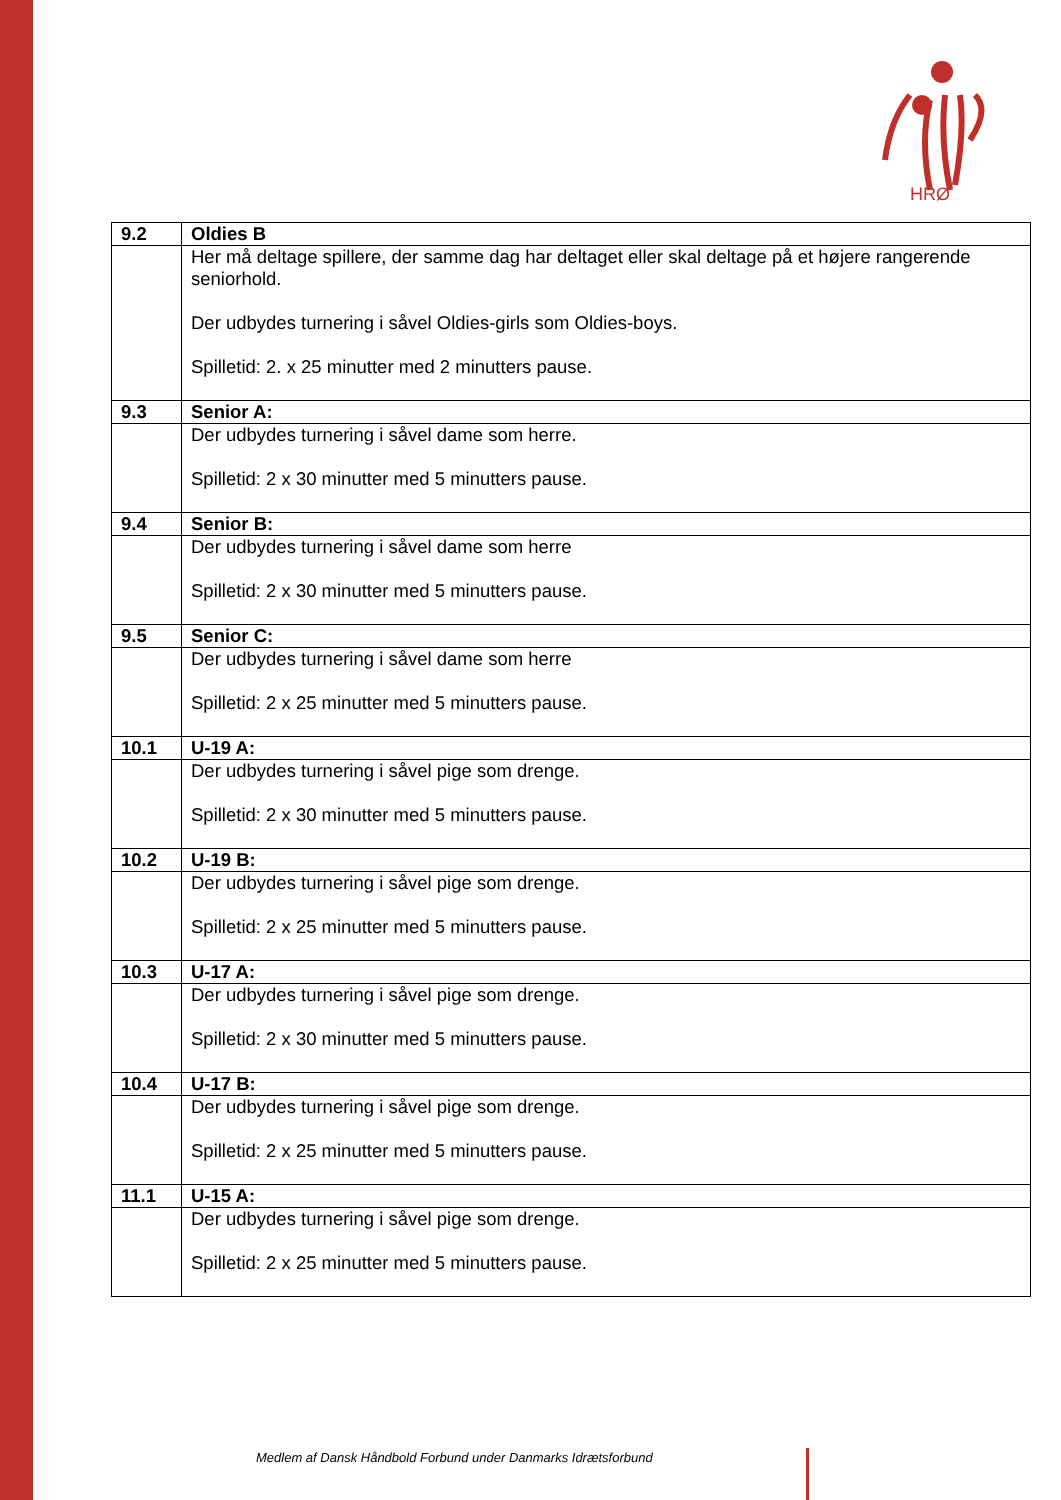HRØ
| 9.2 | Oldies B |
| | Her må deltage spillere, der samme dag har deltaget eller skal deltage på et højere rangerende seniorhold. Der udbydes turnering i såvel Oldies-girls som Oldies-boys. Spilletid: 2. x 25 minutter med 2 minutters pause. |
| 9.3 | Senior A: |
| | Der udbydes turnering i såvel dame som herre. Spilletid: 2 x 30 minutter med 5 minutters pause. |
| 9.4 | Senior B: |
| | Der udbydes turnering i såvel dame som herre Spilletid: 2 x 30 minutter med 5 minutters pause. |
| 9.5 | Senior C: |
| | Der udbydes turnering i såvel dame som herre Spilletid: 2 x 25 minutter med 5 minutters pause. |
| 10.1 | U-19 A: |
| | Der udbydes turnering i såvel pige som drenge. Spilletid: 2 x 30 minutter med 5 minutters pause. |
| 10.2 | U-19 B: |
| | Der udbydes turnering i såvel pige som drenge. Spilletid: 2 x 25 minutter med 5 minutters pause. |
| 10.3 | U-17 A: |
| | Der udbydes turnering i såvel pige som drenge. Spilletid: 2 x 30 minutter med 5 minutters pause. |
| 10.4 | U-17 B: |
| | Der udbydes turnering i såvel pige som drenge. Spilletid: 2 x 25 minutter med 5 minutters pause. |
| 11.1 | U-15 A: |
| | Der udbydes turnering i såvel pige som drenge. Spilletid: 2 x 25 minutter med 5 minutters pause. |
Medlem af Dansk Håndbold Forbund under Danmarks Idrætsforbund